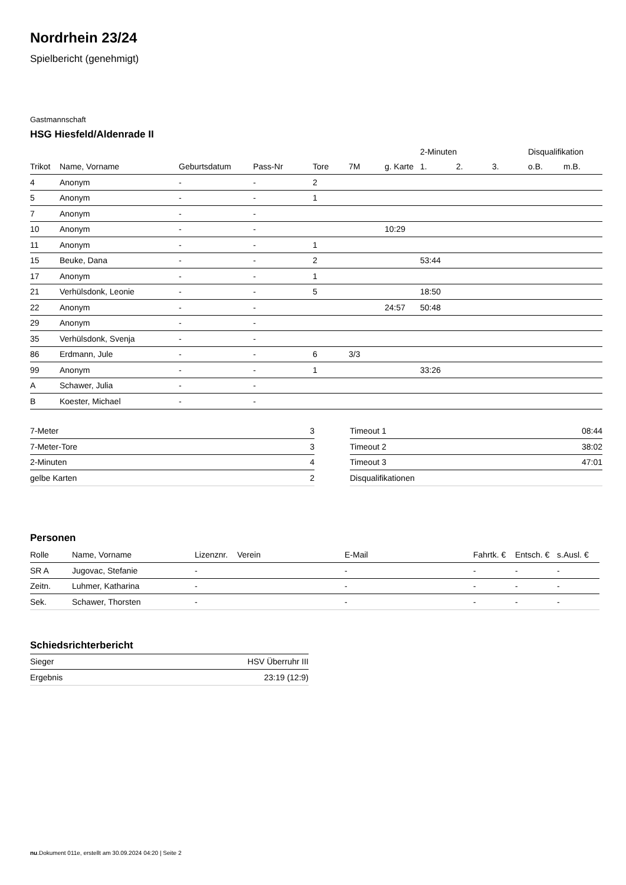Nordrhein 23/24
Spielbericht (genehmigt)
Gastmannschaft
HSG Hiesfeld/Aldenrade II
| | | | | | | | 2-Minuten | | | Disqualifikation | |
| --- | --- | --- | --- | --- | --- | --- | --- | --- | --- | --- | --- |
| Trikot | Name, Vorname | Geburtsdatum | Pass-Nr | Tore | 7M | g. Karte | 1. | 2. | 3. | o.B. | m.B. |
| 4 | Anonym | - | - | 2 | | | | | | | |
| 5 | Anonym | - | - | 1 | | | | | | | |
| 7 | Anonym | - | - | | | | | | | | |
| 10 | Anonym | - | - | | | 10:29 | | | | | |
| 11 | Anonym | - | - | 1 | | | | | | | |
| 15 | Beuke, Dana | - | - | 2 | | | 53:44 | | | | |
| 17 | Anonym | - | - | 1 | | | | | | | |
| 21 | Verhülsdonk, Leonie | - | - | 5 | | | 18:50 | | | | |
| 22 | Anonym | - | - | | | 24:57 | 50:48 | | | | |
| 29 | Anonym | - | - | | | | | | | | |
| 35 | Verhülsdonk, Svenja | - | - | | | | | | | | |
| 86 | Erdmann, Jule | - | - | 6 | 3/3 | | | | | | |
| 99 | Anonym | - | - | 1 | | | 33:26 | | | | |
| A | Schawer, Julia | - | - | | | | | | | | |
| B | Koester, Michael | - | - | | | | | | | | |
| 7-Meter | 3 |
| 7-Meter-Tore | 3 |
| 2-Minuten | 4 |
| gelbe Karten | 2 |
| Timeout 1 | 08:44 |
| Timeout 2 | 38:02 |
| Timeout 3 | 47:01 |
| Disqualifikationen | |
Personen
| Rolle | Name, Vorname | Lizenznr. | Verein | E-Mail | Fahrtk. € | Entsch. € | s.Ausl. € |
| --- | --- | --- | --- | --- | --- | --- | --- |
| SR A | Jugovac, Stefanie | - | | - | - | - | - |
| Zeitn. | Luhmer, Katharina | - | | - | - | - | - |
| Sek. | Schawer, Thorsten | - | | - | - | - | - |
Schiedsrichterbericht
| Sieger | HSV Überruhr III |
| Ergebnis | 23:19 (12:9) |
nu.Dokument 011e, erstellt am 30.09.2024 04:20 | Seite 2